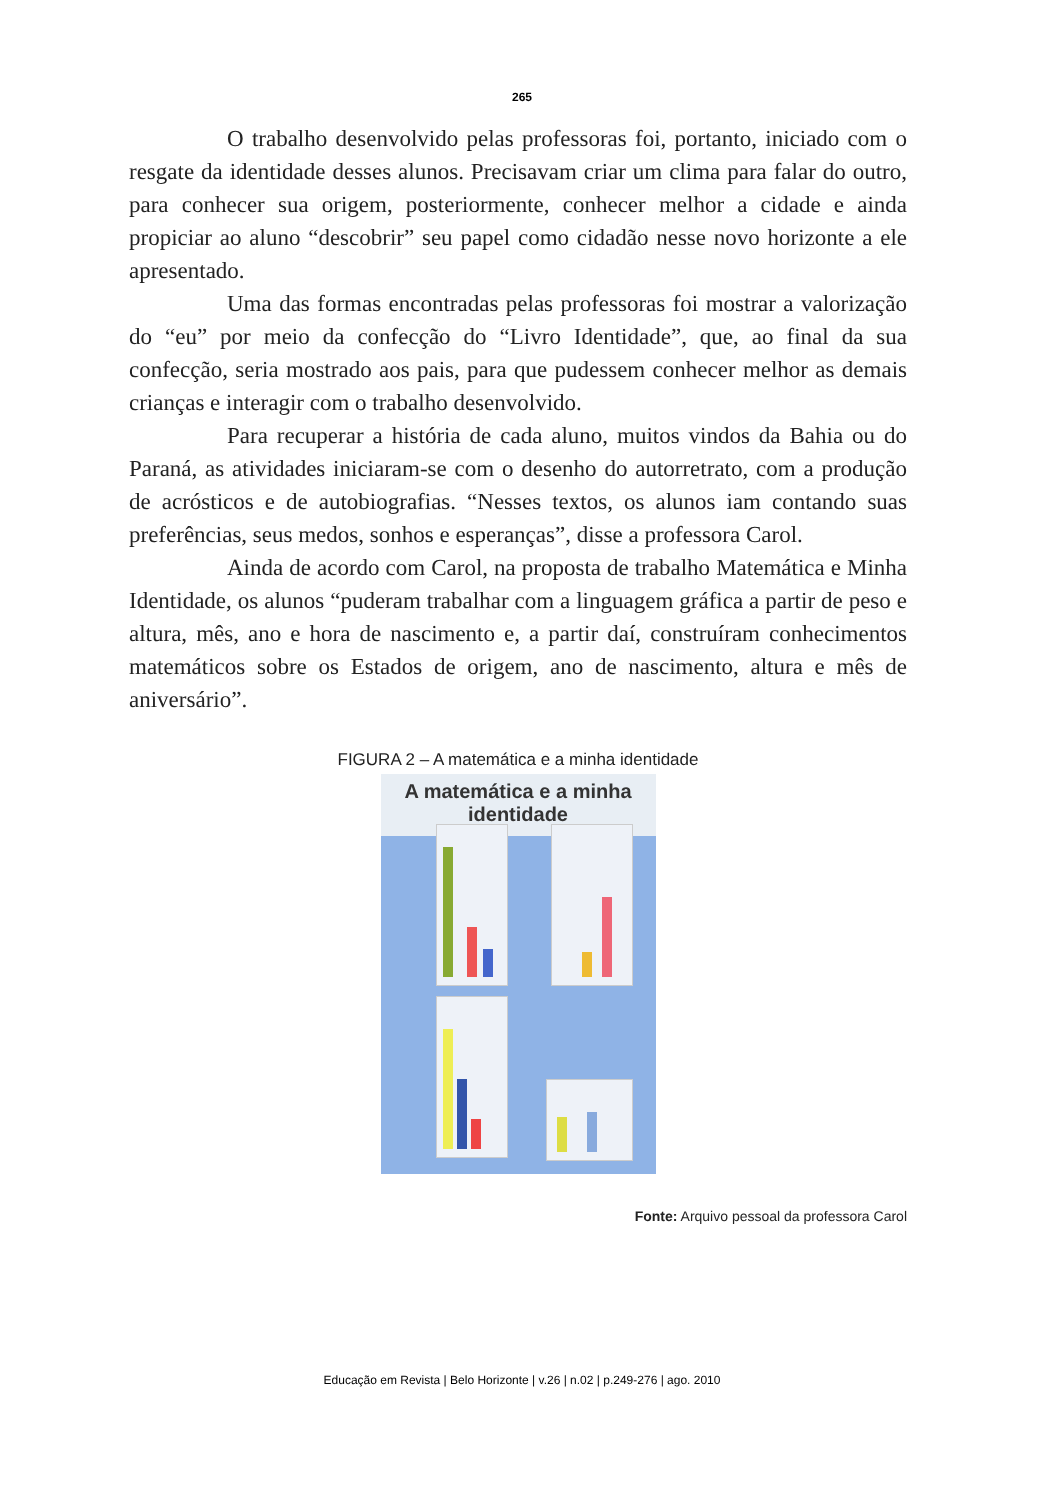265
O trabalho desenvolvido pelas professoras foi, portanto, iniciado com o resgate da identidade desses alunos. Precisavam criar um clima para falar do outro, para conhecer sua origem, posteriormente, conhecer melhor a cidade e ainda propiciar ao aluno “descobrir” seu papel como cidadão nesse novo horizonte a ele apresentado.
Uma das formas encontradas pelas professoras foi mostrar a valorização do “eu” por meio da confecção do “Livro Identidade”, que, ao final da sua confecção, seria mostrado aos pais, para que pudessem conhecer melhor as demais crianças e interagir com o trabalho desenvolvido.
Para recuperar a história de cada aluno, muitos vindos da Bahia ou do Paraná, as atividades iniciaram-se com o desenho do autorretrato, com a produção de acrósticos e de autobiografias. “Nesses textos, os alunos iam contando suas preferências, seus medos, sonhos e esperanças”, disse a professora Carol.
Ainda de acordo com Carol, na proposta de trabalho Matemática e Minha Identidade, os alunos “puderam trabalhar com a linguagem gráfica a partir de peso e altura, mês, ano e hora de nascimento e, a partir daí, construíram conhecimentos matemáticos sobre os Estados de origem, ano de nascimento, altura e mês de aniversário”.
FIGURA 2 – A matemática e a minha identidade
A matemática e a minha identidade
Fonte: Arquivo pessoal da professora Carol
Educação em Revista | Belo Horizonte | v.26 | n.02 | p.249-276 | ago. 2010